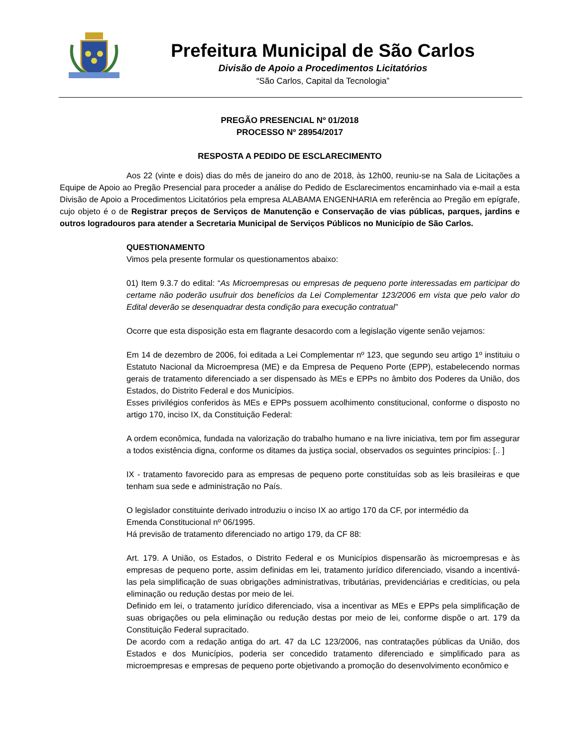Prefeitura Municipal de São Carlos
Divisão de Apoio a Procedimentos Licitatórios
“São Carlos, Capital da Tecnologia”
PREGÃO PRESENCIAL Nº 01/2018
PROCESSO Nº 28954/2017
RESPOSTA A PEDIDO DE ESCLARECIMENTO
Aos 22 (vinte e dois) dias do mês de janeiro do ano de 2018, às 12h00, reuniu-se na Sala de Licitações a Equipe de Apoio ao Pregão Presencial para proceder a análise do Pedido de Esclarecimentos encaminhado via e-mail a esta Divisão de Apoio a Procedimentos Licitatórios pela empresa ALABAMA ENGENHARIA em referência ao Pregão em epígrafe, cujo objeto é o de Registrar preços de Serviços de Manutenção e Conservação de vias públicas, parques, jardins e outros logradouros para atender a Secretaria Municipal de Serviços Públicos no Município de São Carlos.
QUESTIONAMENTO
Vimos pela presente formular os questionamentos abaixo:
01) Item 9.3.7 do edital: “As Microempresas ou empresas de pequeno porte interessadas em participar do certame não poderão usufruir dos benefícios da Lei Complementar 123/2006 em vista que pelo valor do Edital deverão se desenquadrar desta condição para execução contratual”
Ocorre que esta disposição esta em flagrante desacordo com a legislação vigente senão vejamos:
Em 14 de dezembro de 2006, foi editada a Lei Complementar nº 123, que segundo seu artigo 1º instituiu o Estatuto Nacional da Microempresa (ME) e da Empresa de Pequeno Porte (EPP), estabelecendo normas gerais de tratamento diferenciado a ser dispensado às MEs e EPPs no âmbito dos Poderes da União, dos Estados, do Distrito Federal e dos Municípios.
Esses privilégios conferidos às MEs e EPPs possuem acolhimento constitucional, conforme o disposto no artigo 170, inciso IX, da Constituição Federal:
A ordem econômica, fundada na valorização do trabalho humano e na livre iniciativa, tem por fim assegurar a todos existência digna, conforme os ditames da justiça social, observados os seguintes princípios: [.. ]
IX - tratamento favorecido para as empresas de pequeno porte constituídas sob as leis brasileiras e que tenham sua sede e administração no País.
O legislador constituinte derivado introduziu o inciso IX ao artigo 170 da CF, por intermédio da
Emenda Constitucional nº 06/1995.
Há previsão de tratamento diferenciado no artigo 179, da CF 88:
Art. 179. A União, os Estados, o Distrito Federal e os Municípios dispensarão às microempresas e às empresas de pequeno porte, assim definidas em lei, tratamento jurídico diferenciado, visando a incentivá-las pela simplificação de suas obrigações administrativas, tributárias, previdenciárias e creditícias, ou pela eliminação ou redução destas por meio de lei.
Definido em lei, o tratamento jurídico diferenciado, visa a incentivar as MEs e EPPs pela simplificação de suas obrigações ou pela eliminação ou redução destas por meio de lei, conforme dispõe o art. 179 da Constituição Federal supracitado.
De acordo com a redação antiga do art. 47 da LC 123/2006, nas contratações públicas da União, dos Estados e dos Municípios, poderia ser concedido tratamento diferenciado e simplificado para as microempresas e empresas de pequeno porte objetivando a promoção do desenvolvimento econômico e